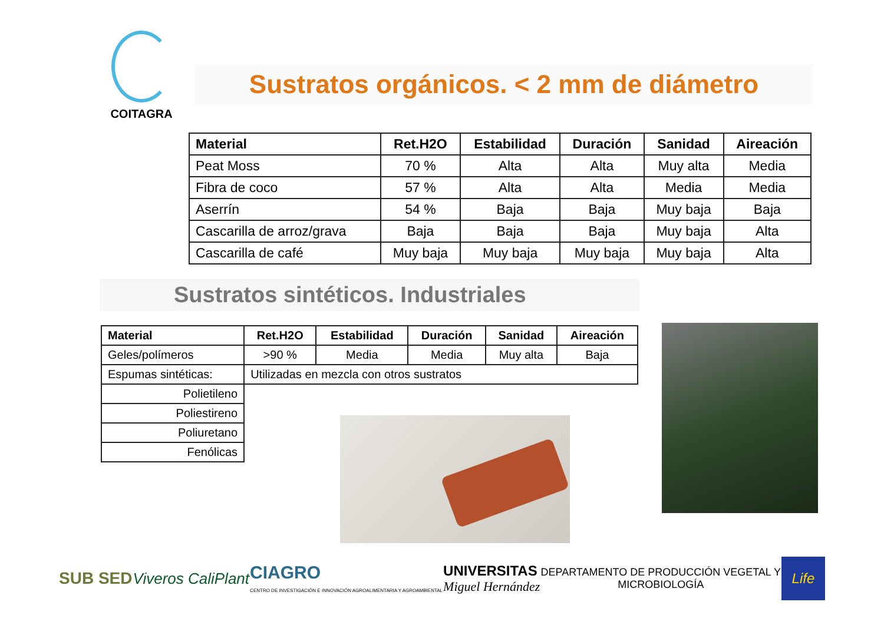COITAGRA
Sustratos orgánicos. < 2 mm de diámetro
| Material | Ret.H2O | Estabilidad | Duración | Sanidad | Aireación |
| --- | --- | --- | --- | --- | --- |
| Peat Moss | 70 % | Alta | Alta | Muy alta | Media |
| Fibra de coco | 57 % | Alta | Alta | Media | Media |
| Aserrín | 54 % | Baja | Baja | Muy baja | Baja |
| Cascarilla de arroz/grava | Baja | Baja | Baja | Muy baja | Alta |
| Cascarilla de café | Muy baja | Muy baja | Muy baja | Muy baja | Alta |
Sustratos sintéticos. Industriales
| Material | Ret.H2O | Estabilidad | Duración | Sanidad | Aireación |
| --- | --- | --- | --- | --- | --- |
| Geles/polímeros | >90 % | Media | Media | Muy alta | Baja |
| Espumas sintéticas: | Utilizadas en mezcla con otros sustratos | | | | |
| Polietileno | | | | | |
| Poliestireno | | | | | |
| Poliuretano | | | | | |
| Fenólicas | | | | | |
SUB SED Viveros CaliPlant
CIAGRO
CENTRO DE INVESTIGACIÓN E INNOVACIÓN AGROALIMENTARIA Y AGROAMBIENTAL
UNIVERSITAS
Miguel Hernández
DEPARTAMENTO DE PRODUCCIÓN VEGETAL Y
MICROBIOLOGÍA
Life